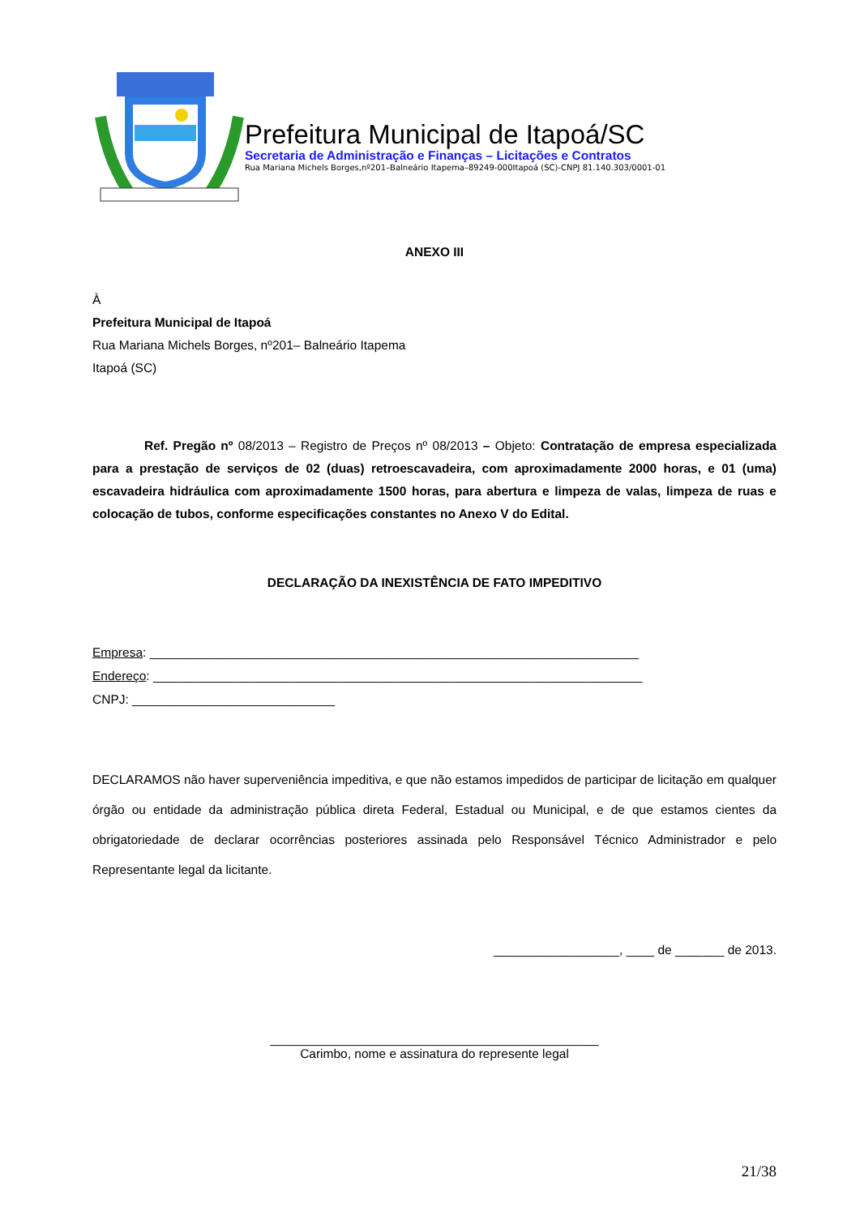Prefeitura Municipal de Itapoá/SC
Secretaria de Administração e Finanças – Licitações e Contratos
Rua Mariana Michels Borges,nº201–Balneário Itapema–89249-000Itapoá (SC)-CNPJ 81.140.303/0001-01
ANEXO III
À
Prefeitura Municipal de Itapoá
Rua Mariana Michels Borges, nº201– Balneário Itapema
Itapoá (SC)
Ref. Pregão nº 08/2013 – Registro de Preços nº 08/2013 – Objeto: Contratação de empresa especializada para a prestação de serviços de 02 (duas) retroescavadeira, com aproximadamente 2000 horas, e 01 (uma) escavadeira hidráulica com aproximadamente 1500 horas, para abertura e limpeza de valas, limpeza de ruas e colocação de tubos, conforme especificações constantes no Anexo V do Edital.
DECLARAÇÃO DA INEXISTÊNCIA DE FATO IMPEDITIVO
Empresa: ______________________________________________________________________
Endereço: ______________________________________________________________________
CNPJ: _____________________________
DECLARAMOS não haver superveniência impeditiva, e que não estamos impedidos de participar de licitação em qualquer órgão ou entidade da administração pública direta Federal, Estadual ou Municipal, e de que estamos cientes da obrigatoriedade de declarar ocorrências posteriores assinada pelo Responsável Técnico Administrador e pelo Representante legal da licitante.
__________________, ____ de _______ de 2013.
_______________________________________________
Carimbo, nome e assinatura do represente legal
21/38